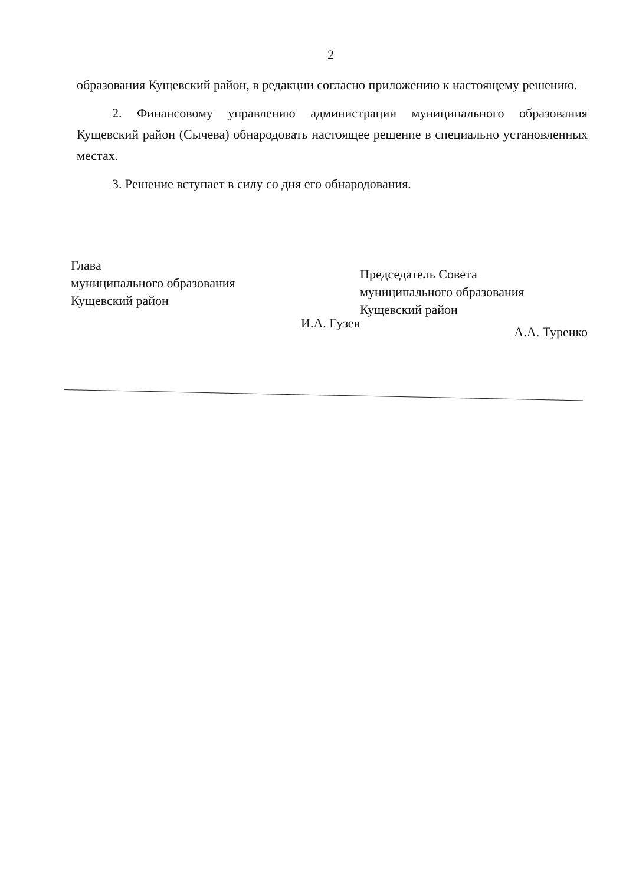2
образования Кущевский район, в редакции согласно приложению к настоящему решению.
2. Финансовому управлению администрации муниципального образования Кущевский район (Сычева) обнародовать настоящее решение в специально установленных местах.
3. Решение вступает в силу со дня его обнародования.
Глава
муниципального образования
Кущевский район
И.А. Гузев
Председатель Совета
муниципального образования
Кущевский район
А.А. Туренко